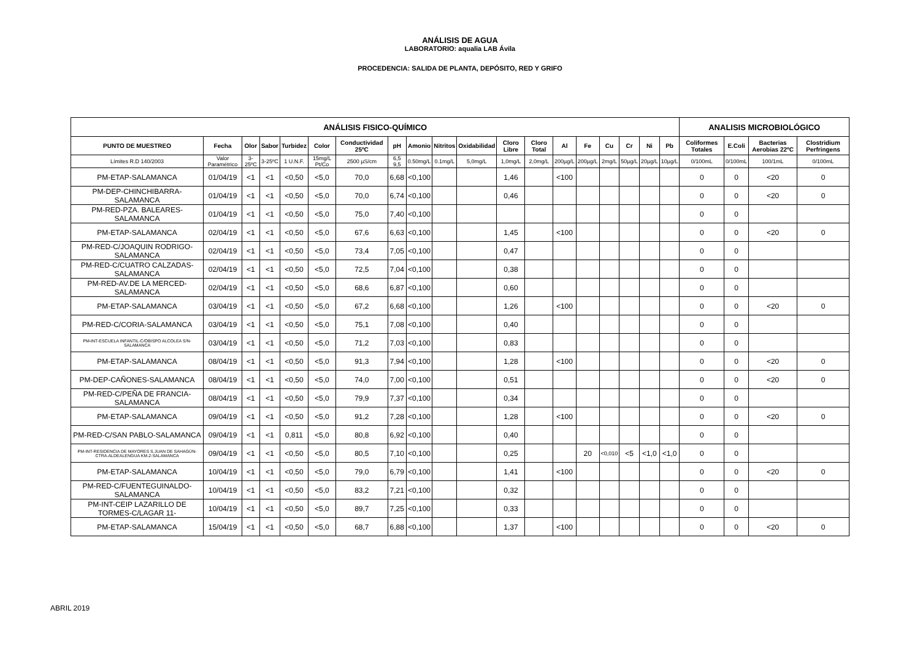ANÁLISIS DE AGUA
LABORATORIO: aqualia LAB Ávila
PROCEDENCIA: SALIDA DE PLANTA, DEPÓSITO, RED Y GRIFO
| ANÁLISIS FISICO-QUÍMICO | | | | | | | | | | | | | | | | | | | ANALISIS MICROBIOLÓGICO | | | |
| --- | --- | --- | --- | --- | --- | --- | --- | --- | --- | --- | --- | --- | --- | --- | --- | --- | --- | --- | --- | --- | --- | --- |
| PUNTO DE MUESTREO | Fecha | Olor | Sabor | Turbidez | Color | Conductividad 25ºC | pH | Amonio | Nitritos | Oxidabilidad | Cloro Libre | Cloro Total | Al | Fe | Cu | Cr | Ni | Pb | Coliformes Totales | E.Coli | Bacterias Aerobias 22ºC | Clostridium Perfringens |
| Límites R.D 140/2003 | Valor Paramétrico | 3-25ºC | 3-25ºC | 1 U.N.F. | 15mg/L Pt/Co | 2500 µS/cm | 6,5 9,5 | 0.50mg/L | 0.1mg/L | 5,0mg/L | 1,0mg/L | 2,0mg/L | 200µg/L | 200µg/L | 2mg/L | 50µg/L | 20µg/L | 10µg/L | 0/100mL | 0/100mL | 100/1mL | 0/100mL |
| PM-ETAP-SALAMANCA | 01/04/19 | <1 | <1 | <0,50 | <5,0 | 70,0 | 6,68 | <0,100 | | | 1,46 | | <100 | | | | | | 0 | 0 | <20 | 0 |
| PM-DEP-CHINCHIBARRA-SALAMANCA | 01/04/19 | <1 | <1 | <0,50 | <5,0 | 70,0 | 6,74 | <0,100 | | | 0,46 | | | | | | | | 0 | 0 | <20 | 0 |
| PM-RED-PZA. BALEARES-SALAMANCA | 01/04/19 | <1 | <1 | <0,50 | <5,0 | 75,0 | 7,40 | <0,100 | | | | | | | | | | | 0 | 0 | | |
| PM-ETAP-SALAMANCA | 02/04/19 | <1 | <1 | <0,50 | <5,0 | 67,6 | 6,63 | <0,100 | | | 1,45 | | <100 | | | | | | 0 | 0 | <20 | 0 |
| PM-RED-C/JOAQUIN RODRIGO-SALAMANCA | 02/04/19 | <1 | <1 | <0,50 | <5,0 | 73,4 | 7,05 | <0,100 | | | 0,47 | | | | | | | | 0 | 0 | | |
| PM-RED-C/CUATRO CALZADAS-SALAMANCA | 02/04/19 | <1 | <1 | <0,50 | <5,0 | 72,5 | 7,04 | <0,100 | | | 0,38 | | | | | | | | 0 | 0 | | |
| PM-RED-AV.DE LA MERCED-SALAMANCA | 02/04/19 | <1 | <1 | <0,50 | <5,0 | 68,6 | 6,87 | <0,100 | | | 0,60 | | | | | | | | 0 | 0 | | |
| PM-ETAP-SALAMANCA | 03/04/19 | <1 | <1 | <0,50 | <5,0 | 67,2 | 6,68 | <0,100 | | | 1,26 | | <100 | | | | | | 0 | 0 | <20 | 0 |
| PM-RED-C/CORIA-SALAMANCA | 03/04/19 | <1 | <1 | <0,50 | <5,0 | 75,1 | 7,08 | <0,100 | | | 0,40 | | | | | | | | 0 | 0 | | |
| PM-INT-ESCUELA INFANTIL-C/OBISPO ALCOLEA S/N-SALAMANCA | 03/04/19 | <1 | <1 | <0,50 | <5,0 | 71,2 | 7,03 | <0,100 | | | 0,83 | | | | | | | | 0 | 0 | | |
| PM-ETAP-SALAMANCA | 08/04/19 | <1 | <1 | <0,50 | <5,0 | 91,3 | 7,94 | <0,100 | | | 1,28 | | <100 | | | | | | 0 | 0 | <20 | 0 |
| PM-DEP-CAÑONES-SALAMANCA | 08/04/19 | <1 | <1 | <0,50 | <5,0 | 74,0 | 7,00 | <0,100 | | | 0,51 | | | | | | | | 0 | 0 | <20 | 0 |
| PM-RED-C/PEÑA DE FRANCIA-SALAMANCA | 08/04/19 | <1 | <1 | <0,50 | <5,0 | 79,9 | 7,37 | <0,100 | | | 0,34 | | | | | | | | 0 | 0 | | |
| PM-ETAP-SALAMANCA | 09/04/19 | <1 | <1 | <0,50 | <5,0 | 91,2 | 7,28 | <0,100 | | | 1,28 | | <100 | | | | | | 0 | 0 | <20 | 0 |
| PM-RED-C/SAN PABLO-SALAMANCA | 09/04/19 | <1 | <1 | 0,811 | <5,0 | 80,8 | 6,92 | <0,100 | | | 0,40 | | | | | | | | 0 | 0 | | |
| PM-INT-RESIDENCIA DE MAYORES S.JUAN DE SAHAGÚN-CTRA.ALDEALENGUA KM.2-SALAMANCA | 09/04/19 | <1 | <1 | <0,50 | <5,0 | 80,5 | 7,10 | <0,100 | | | 0,25 | | | 20 | <0,010 | <5 | <1,0 | <1,0 | 0 | 0 | | |
| PM-ETAP-SALAMANCA | 10/04/19 | <1 | <1 | <0,50 | <5,0 | 79,0 | 6,79 | <0,100 | | | 1,41 | | <100 | | | | | | 0 | 0 | <20 | 0 |
| PM-RED-C/FUENTEGUINALDO-SALAMANCA | 10/04/19 | <1 | <1 | <0,50 | <5,0 | 83,2 | 7,21 | <0,100 | | | 0,32 | | | | | | | | 0 | 0 | | |
| PM-INT-CEIP LAZARILLO DE TORMES-C/LAGAR 11- | 10/04/19 | <1 | <1 | <0,50 | <5,0 | 89,7 | 7,25 | <0,100 | | | 0,33 | | | | | | | | 0 | 0 | | |
| PM-ETAP-SALAMANCA | 15/04/19 | <1 | <1 | <0,50 | <5,0 | 68,7 | 6,88 | <0,100 | | | 1,37 | | <100 | | | | | | 0 | 0 | <20 | 0 |
ABRIL 2019